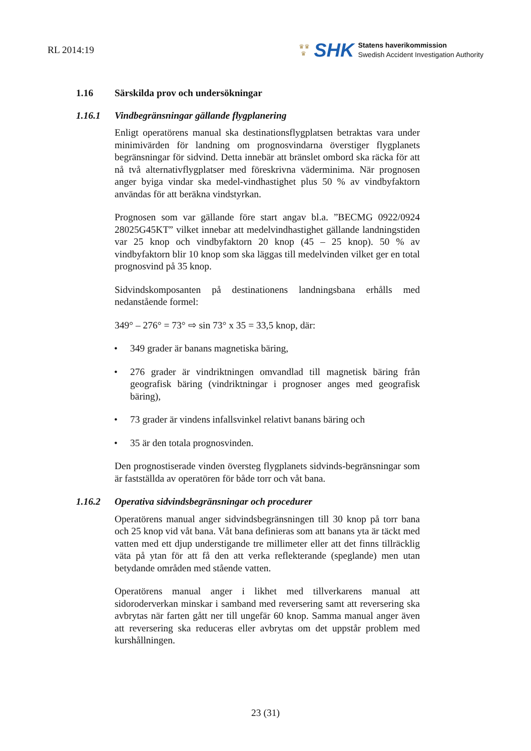RL 2014:19
♛♛
♛
SHK
Statens haverikommission
Swedish Accident Investigation Authority
1.16 Särskilda prov och undersökningar
1.16.1 Vindbegränsningar gällande flygplanering
Enligt operatörens manual ska destinationsflygplatsen betraktas vara under minimivärden för landning om prognosvindarna överstiger flygplanets begränsningar för sidvind. Detta innebär att bränslet ombord ska räcka för att nå två alternativflygplatser med föreskrivna väderminima. När prognosen anger byiga vindar ska medel-vindhastighet plus 50 % av vindbyfaktorn användas för att beräkna vindstyrkan.
Prognosen som var gällande före start angav bl.a. ”BECMG 0922/0924 28025G45KT” vilket innebar att medelvindhastighet gällande landningstiden var 25 knop och vindbyfaktorn 20 knop (45 – 25 knop). 50 % av vindbyfaktorn blir 10 knop som ska läggas till medelvinden vilket ger en total prognosvind på 35 knop.
Sidvindskomposanten på destinationens landningsbana erhålls med nedanstående formel:
349° – 276° = 73° ⇨ sin 73° x 35 = 33,5 knop, där:
• 349 grader är banans magnetiska bäring,
• 276 grader är vindriktningen omvandlad till magnetisk bäring från geografisk bäring (vindriktningar i prognoser anges med geografisk bäring),
• 73 grader är vindens infallsvinkel relativt banans bäring och
• 35 är den totala prognosvinden.
Den prognostiserade vinden översteg flygplanets sidvinds-begränsningar som är fastställda av operatören för både torr och våt bana.
1.16.2 Operativa sidvindsbegränsningar och procedurer
Operatörens manual anger sidvindsbegränsningen till 30 knop på torr bana och 25 knop vid våt bana. Våt bana definieras som att banans yta är täckt med vatten med ett djup understigande tre millimeter eller att det finns tillräcklig väta på ytan för att få den att verka reflekterande (speglande) men utan betydande områden med stående vatten.
Operatörens manual anger i likhet med tillverkarens manual att sidoroderverkan minskar i samband med reversering samt att reversering ska avbrytas när farten gått ner till ungefär 60 knop. Samma manual anger även att reversering ska reduceras eller avbrytas om det uppstår problem med kurshållningen.
23 (31)